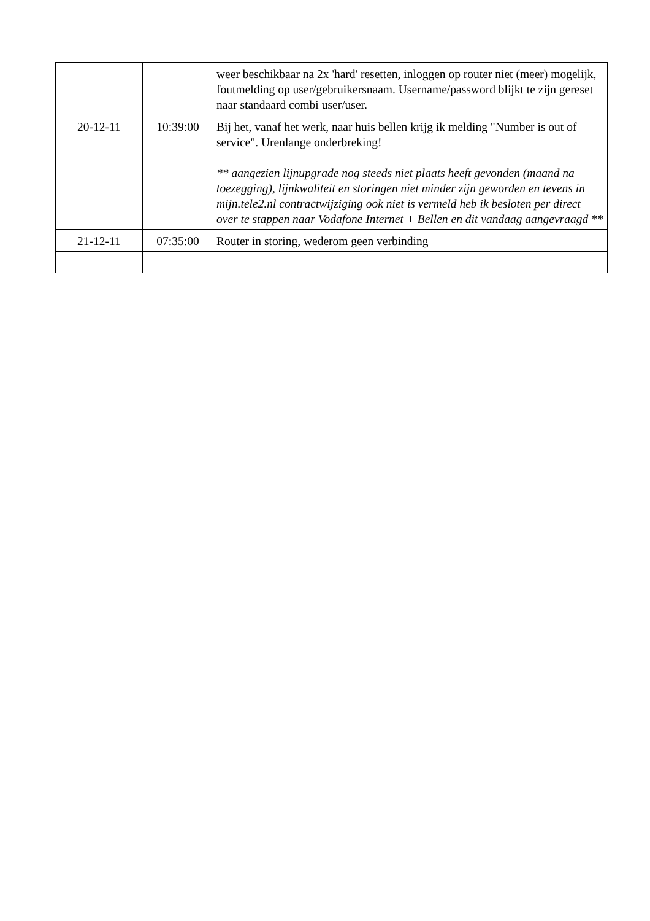| | | weer beschikbaar na 2x 'hard' resetten, inloggen op router niet (meer) mogelijk, foutmelding op user/gebruikersnaam. Username/password blijkt te zijn gereset naar standaard combi user/user. |
| 20-12-11 | 10:39:00 | Bij het, vanaf het werk, naar huis bellen krijg ik melding "Number is out of service". Urenlange onderbreking! ** aangezien lijnupgrade nog steeds niet plaats heeft gevonden (maand na toezegging), lijnkwaliteit en storingen niet minder zijn geworden en tevens in mijn.tele2.nl contractwijziging ook niet is vermeld heb ik besloten per direct over te stappen naar Vodafone Internet + Bellen en dit vandaag aangevraagd ** |
| 21-12-11 | 07:35:00 | Router in storing, wederom geen verbinding |